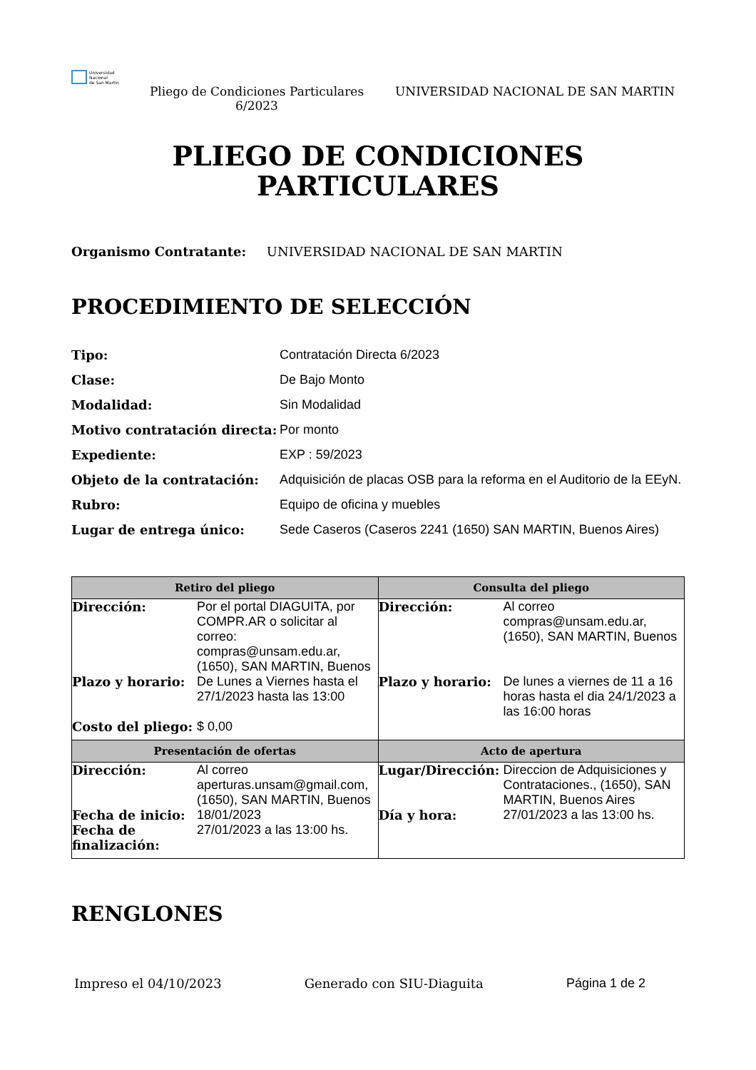Universidad
Nacional
de San Martín
Pliego de Condiciones Particulares 6/2023
UNIVERSIDAD NACIONAL DE SAN MARTIN
PLIEGO DE CONDICIONES
PARTICULARES
Organismo Contratante: UNIVERSIDAD NACIONAL DE SAN MARTIN
PROCEDIMIENTO DE SELECCIÓN
Tipo: Contratación Directa 6/2023 Clase: De Bajo Monto Modalidad: Sin Modalidad Motivo contratación directa: Por monto Expediente: EXP : 59/2023 Objeto de la contratación: Adquisición de placas OSB para la reforma en el Auditorio de la EEyN. Rubro: Equipo de oficina y muebles Lugar de entrega único: Sede Caseros (Caseros 2241 (1650) SAN MARTIN, Buenos Aires)
| Retiro del pliego | Consulta del pliego |
| --- | --- |
| Dirección: Por el portal DIAGUITA, por COMPR.AR o solicitar al correo: compras@unsam.edu.ar, (1650), SAN MARTIN, Buenos Plazo y horario: De Lunes a Viernes hasta el 27/1/2023 hasta las 13:00 Costo del pliego: $ 0,00 | Dirección: Al correo compras@unsam.edu.ar, (1650), SAN MARTIN, Buenos Plazo y horario: De lunes a viernes de 11 a 16 horas hasta el dia 24/1/2023 a las 16:00 horas |
| Presentación de ofertas | Acto de apertura |
| Dirección: Al correo aperturas.unsam@gmail.com, (1650), SAN MARTIN, Buenos Fecha de inicio: 18/01/2023 Fecha de finalización: 27/01/2023 a las 13:00 hs. | Lugar/Dirección: Direccion de Adquisiciones y Contrataciones., (1650), SAN MARTIN, Buenos Aires Día y hora: 27/01/2023 a las 13:00 hs. |
RENGLONES
Impreso el 04/10/2023 Generado con SIU-Diaguita Página 1 de 2